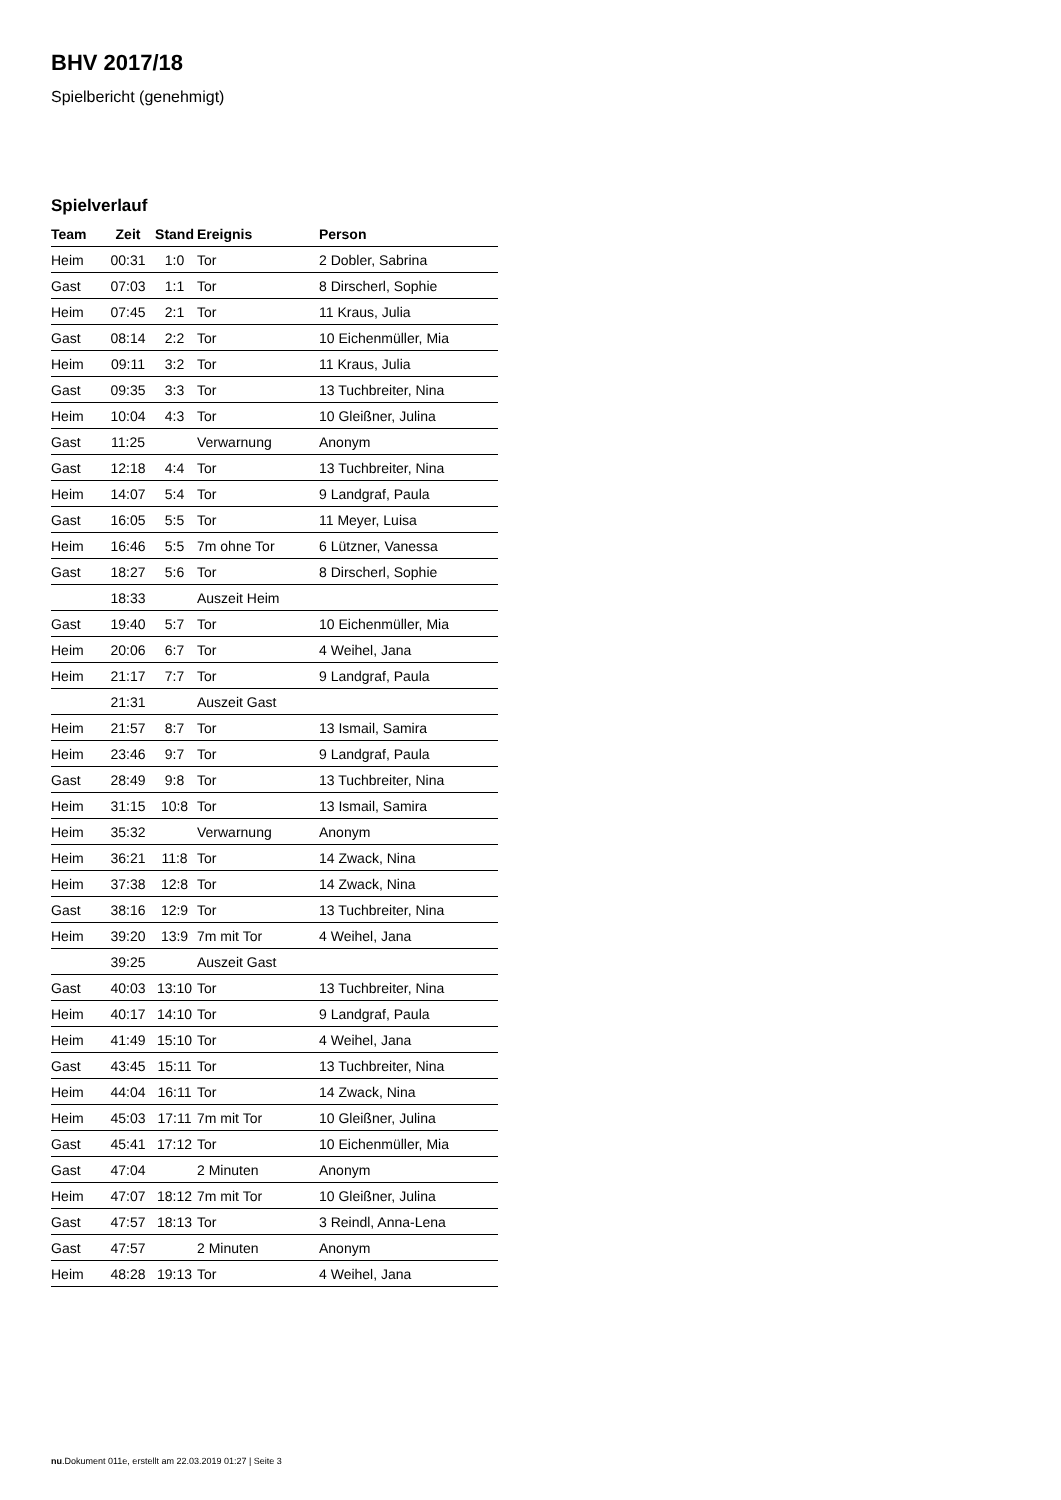BHV 2017/18
Spielbericht (genehmigt)
Spielverlauf
| Team | Zeit | Stand | Ereignis | Person |
| --- | --- | --- | --- | --- |
| Heim | 00:31 | 1:0 | Tor | 2 Dobler, Sabrina |
| Gast | 07:03 | 1:1 | Tor | 8 Dirscherl, Sophie |
| Heim | 07:45 | 2:1 | Tor | 11 Kraus, Julia |
| Gast | 08:14 | 2:2 | Tor | 10 Eichenmüller, Mia |
| Heim | 09:11 | 3:2 | Tor | 11 Kraus, Julia |
| Gast | 09:35 | 3:3 | Tor | 13 Tuchbreiter, Nina |
| Heim | 10:04 | 4:3 | Tor | 10 Gleißner, Julina |
| Gast | 11:25 | | Verwarnung | Anonym |
| Gast | 12:18 | 4:4 | Tor | 13 Tuchbreiter, Nina |
| Heim | 14:07 | 5:4 | Tor | 9 Landgraf, Paula |
| Gast | 16:05 | 5:5 | Tor | 11 Meyer, Luisa |
| Heim | 16:46 | 5:5 | 7m ohne Tor | 6 Lützner, Vanessa |
| Gast | 18:27 | 5:6 | Tor | 8 Dirscherl, Sophie |
| | 18:33 | | Auszeit Heim | |
| Gast | 19:40 | 5:7 | Tor | 10 Eichenmüller, Mia |
| Heim | 20:06 | 6:7 | Tor | 4 Weihel, Jana |
| Heim | 21:17 | 7:7 | Tor | 9 Landgraf, Paula |
| | 21:31 | | Auszeit Gast | |
| Heim | 21:57 | 8:7 | Tor | 13 Ismail, Samira |
| Heim | 23:46 | 9:7 | Tor | 9 Landgraf, Paula |
| Gast | 28:49 | 9:8 | Tor | 13 Tuchbreiter, Nina |
| Heim | 31:15 | 10:8 | Tor | 13 Ismail, Samira |
| Heim | 35:32 | | Verwarnung | Anonym |
| Heim | 36:21 | 11:8 | Tor | 14 Zwack, Nina |
| Heim | 37:38 | 12:8 | Tor | 14 Zwack, Nina |
| Gast | 38:16 | 12:9 | Tor | 13 Tuchbreiter, Nina |
| Heim | 39:20 | 13:9 | 7m mit Tor | 4 Weihel, Jana |
| | 39:25 | | Auszeit Gast | |
| Gast | 40:03 | 13:10 | Tor | 13 Tuchbreiter, Nina |
| Heim | 40:17 | 14:10 | Tor | 9 Landgraf, Paula |
| Heim | 41:49 | 15:10 | Tor | 4 Weihel, Jana |
| Gast | 43:45 | 15:11 | Tor | 13 Tuchbreiter, Nina |
| Heim | 44:04 | 16:11 | Tor | 14 Zwack, Nina |
| Heim | 45:03 | 17:11 | 7m mit Tor | 10 Gleißner, Julina |
| Gast | 45:41 | 17:12 | Tor | 10 Eichenmüller, Mia |
| Gast | 47:04 | | 2 Minuten | Anonym |
| Heim | 47:07 | 18:12 | 7m mit Tor | 10 Gleißner, Julina |
| Gast | 47:57 | 18:13 | Tor | 3 Reindl, Anna-Lena |
| Gast | 47:57 | | 2 Minuten | Anonym |
| Heim | 48:28 | 19:13 | Tor | 4 Weihel, Jana |
nu.Dokument 011e, erstellt am 22.03.2019 01:27 | Seite 3